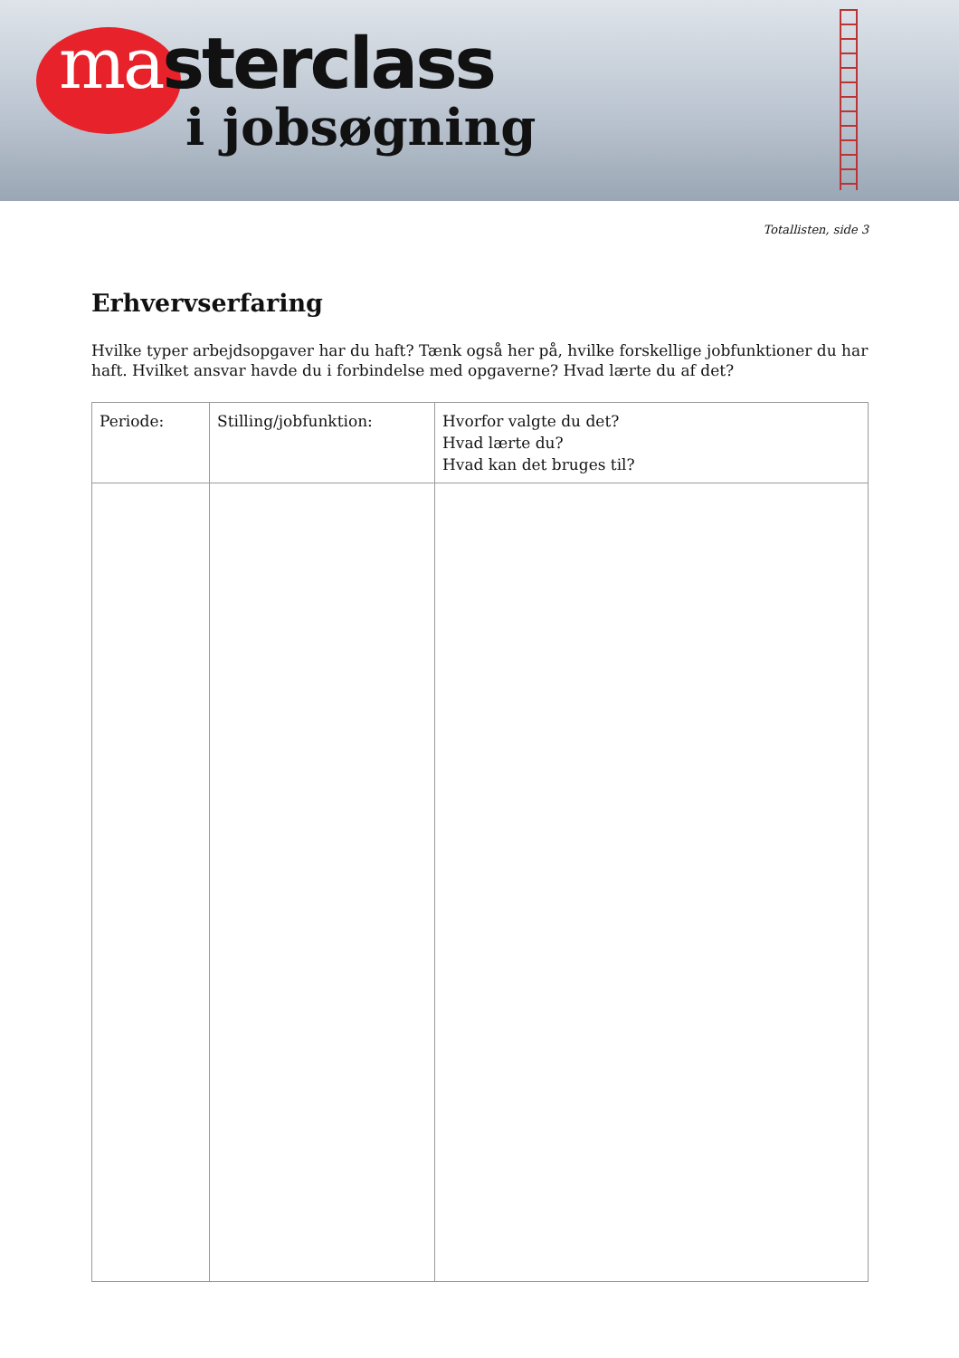masterclass
i jobsøgning
Totallisten, side 3
Erhvervserfaring
Hvilke typer arbejdsopgaver har du haft? Tænk også her på, hvilke forskellige jobfunktioner du har haft. Hvilket ansvar havde du i forbindelse med opgaverne? Hvad lærte du af det?
| Periode: | Stilling/jobfunktion: | Hvorfor valgte du det? Hvad lærte du? Hvad kan det bruges til? |